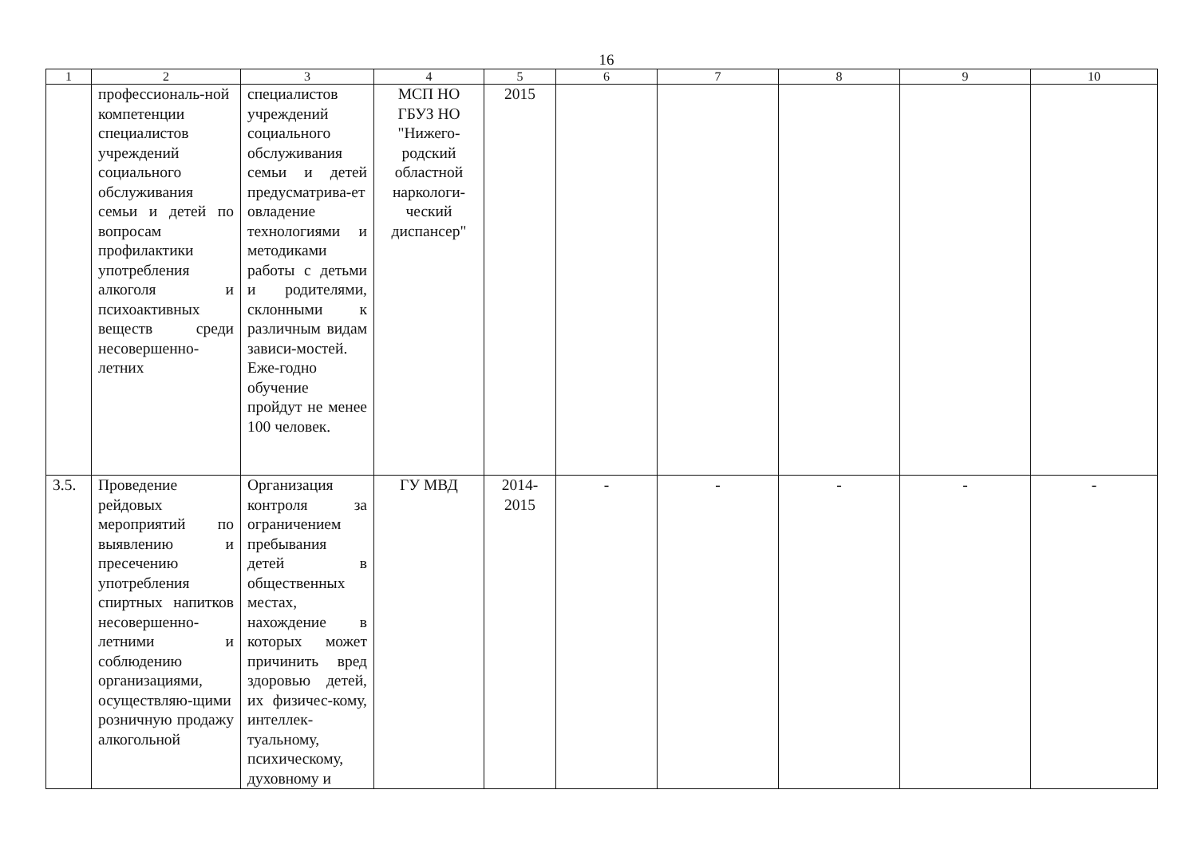16
| 1 | 2 | 3 | 4 | 5 | 6 | 7 | 8 | 9 | 10 |
| --- | --- | --- | --- | --- | --- | --- | --- | --- | --- |
| | профессиональ-ной компетенции специалистов учреждений социального обслуживания семьи и детей по вопросам профилактики употребления алкоголя и психоактивных веществ среди несовершенно-летних | специалистов учреждений социального обслуживания семьи и детей предусматрива-ет овладение технологиями и методиками работы с детьми и родителями, склонными к различным видам зависи-мостей. Еже-годно обучение пройдут не менее 100 человек. | МСП НО ГБУЗ НО "Нижего-родский областной наркологи-ческий диспансер" | 2015 | | | | | |
| 3.5. | Проведение рейдовых мероприятий по выявлению и пресечению употребления спиртных напитков несовершенно-летними и соблюдению организациями, осуществляю-щими розничную продажу алкогольной | Организация контроля за ограничением пребывания детей в общественных местах, нахождение в которых может причинить вред здоровью детей, их физичес-кому, интеллек-туальному, психическому, духовному и | ГУ МВД | 2014-2015 | - | - | - | - | - |